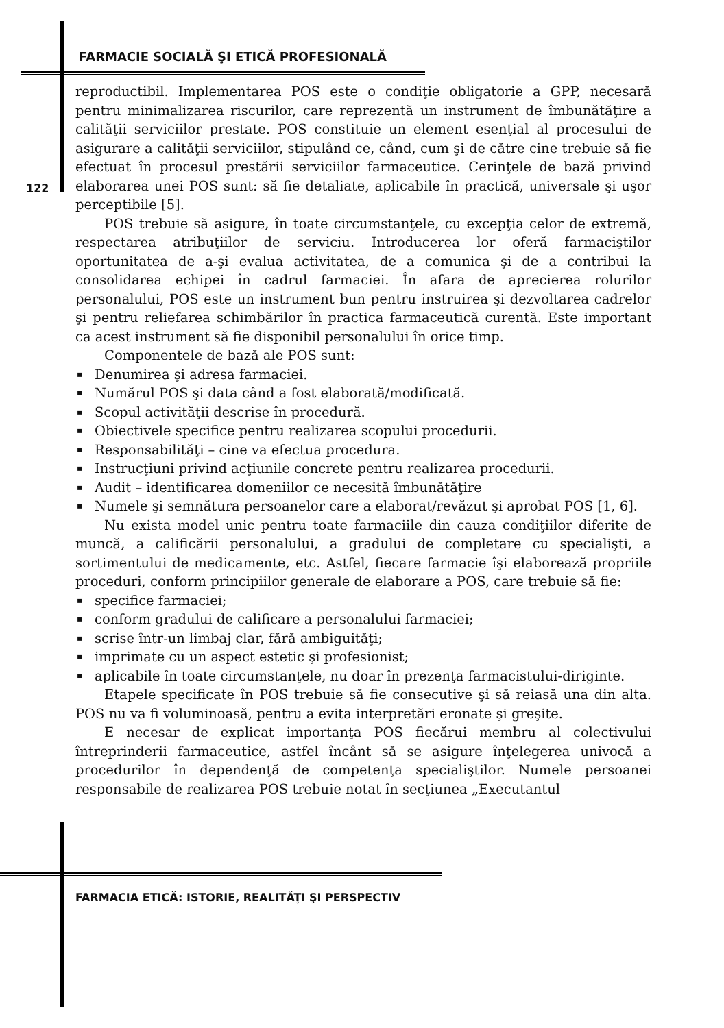FARMACIE SOCIALĂ ŞI ETICĂ PROFESIONALĂ
reproductibil. Implementarea POS este o condiţie obligatorie a GPP, necesară pentru minimalizarea riscurilor, care reprezentă un instrument de îmbunătăţire a calităţii serviciilor prestate. POS constituie un element esenţial al procesului de asigurare a calităţii serviciilor, stipulând ce, când, cum şi de către cine trebuie să fie efectuat în procesul prestării serviciilor farmaceutice. Cerinţele de bază privind elaborarea unei POS sunt: să fie detaliate, aplicabile în practică, universale şi uşor perceptibile [5].
POS trebuie să asigure, în toate circumstanţele, cu excepţia celor de extremă, respectarea atribuţiilor de serviciu. Introducerea lor oferă farmaciştilor oportunitatea de a-şi evalua activitatea, de a comunica şi de a contribui la consolidarea echipei în cadrul farmaciei. În afara de aprecierea rolurilor personalului, POS este un instrument bun pentru instruirea şi dezvoltarea cadrelor şi pentru reliefarea schimbărilor în practica farmaceutică curentă. Este important ca acest instrument să fie disponibil personalului în orice timp.
Componentele de bază ale POS sunt:
▪ Denumirea şi adresa farmaciei.
▪ Numărul POS şi data când a fost elaborată/modificată.
▪ Scopul activităţii descrise în procedură.
▪ Obiectivele specifice pentru realizarea scopului procedurii.
▪ Responsabilităţi – cine va efectua procedura.
▪ Instrucţiuni privind acţiunile concrete pentru realizarea procedurii.
▪ Audit – identificarea domeniilor ce necesită îmbunătăţire
▪ Numele şi semnătura persoanelor care a elaborat/revăzut şi aprobat POS [1, 6].
Nu exista model unic pentru toate farmaciile din cauza condiţiilor diferite de muncă, a calificării personalului, a gradului de completare cu specialişti, a sortimentului de medicamente, etc. Astfel, fiecare farmacie îşi elaborează propriile proceduri, conform principiilor generale de elaborare a POS, care trebuie să fie:
▪ specifice farmaciei;
▪ conform gradului de calificare a personalului farmaciei;
▪ scrise într-un limbaj clar, fără ambiguităţi;
▪ imprimate cu un aspect estetic şi profesionist;
▪ aplicabile în toate circumstanţele, nu doar în prezenţa farmacistului-diriginte.
Etapele specificate în POS trebuie să fie consecutive şi să reiasă una din alta. POS nu va fi voluminoasă, pentru a evita interpretări eronate şi greşite.
E necesar de explicat importanţa POS fiecărui membru al colectivului întreprinderii farmaceutice, astfel încânt să se asigure înţelegerea univocă a procedurilor în dependenţă de competenţa specialiştilor. Numele persoanei responsabile de realizarea POS trebuie notat în secţiunea „Executantul
122
FARMACIA ETICĂ: ISTORIE, REALITĂŢI ŞI PERSPECTIV